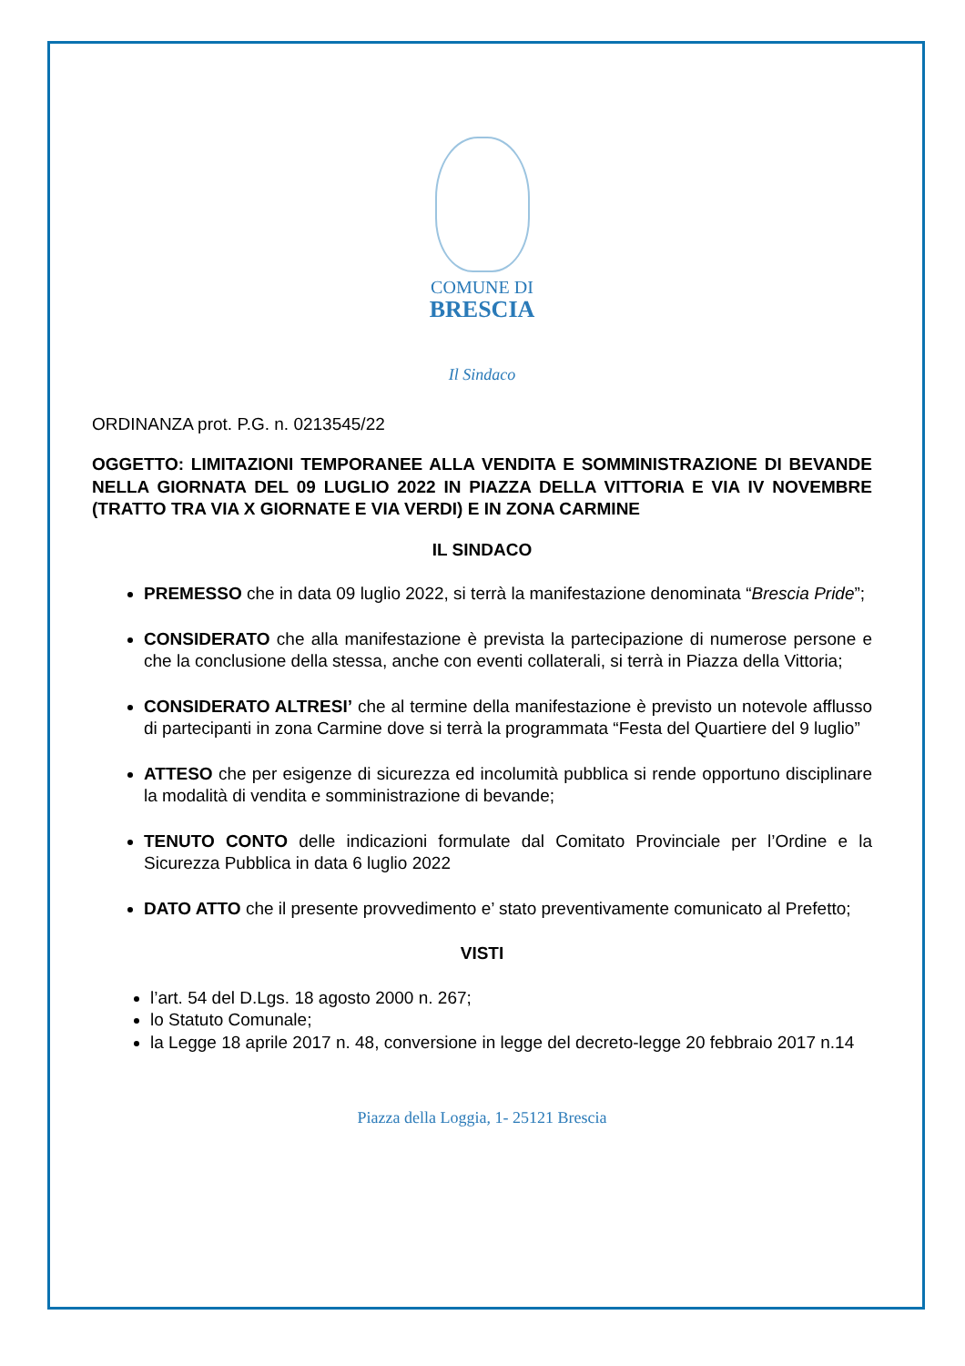COMUNE DI
BRESCIA
Il Sindaco
ORDINANZA prot. P.G. n. 0213545/22
OGGETTO: LIMITAZIONI TEMPORANEE ALLA VENDITA E SOMMINISTRAZIONE DI BEVANDE NELLA GIORNATA DEL 09 LUGLIO 2022 IN PIAZZA DELLA VITTORIA E VIA IV NOVEMBRE (TRATTO TRA VIA X GIORNATE E VIA VERDI) E IN ZONA CARMINE
IL SINDACO
PREMESSO che in data 09 luglio 2022, si terrà la manifestazione denominata “Brescia Pride”;
CONSIDERATO che alla manifestazione è prevista la partecipazione di numerose persone e che la conclusione della stessa, anche con eventi collaterali, si terrà in Piazza della Vittoria;
CONSIDERATO ALTRESI’ che al termine della manifestazione è previsto un notevole afflusso di partecipanti in zona Carmine dove si terrà la programmata “Festa del Quartiere del 9 luglio”
ATTESO che per esigenze di sicurezza ed incolumità pubblica si rende opportuno disciplinare la modalità di vendita e somministrazione di bevande;
TENUTO CONTO delle indicazioni formulate dal Comitato Provinciale per l’Ordine e la Sicurezza Pubblica in data 6 luglio 2022
DATO ATTO che il presente provvedimento e’ stato preventivamente comunicato al Prefetto;
VISTI
l’art. 54 del D.Lgs. 18 agosto 2000 n. 267;
lo Statuto Comunale;
la Legge 18 aprile 2017 n. 48, conversione in legge del decreto-legge 20 febbraio 2017 n.14
Piazza della Loggia, 1- 25121 Brescia